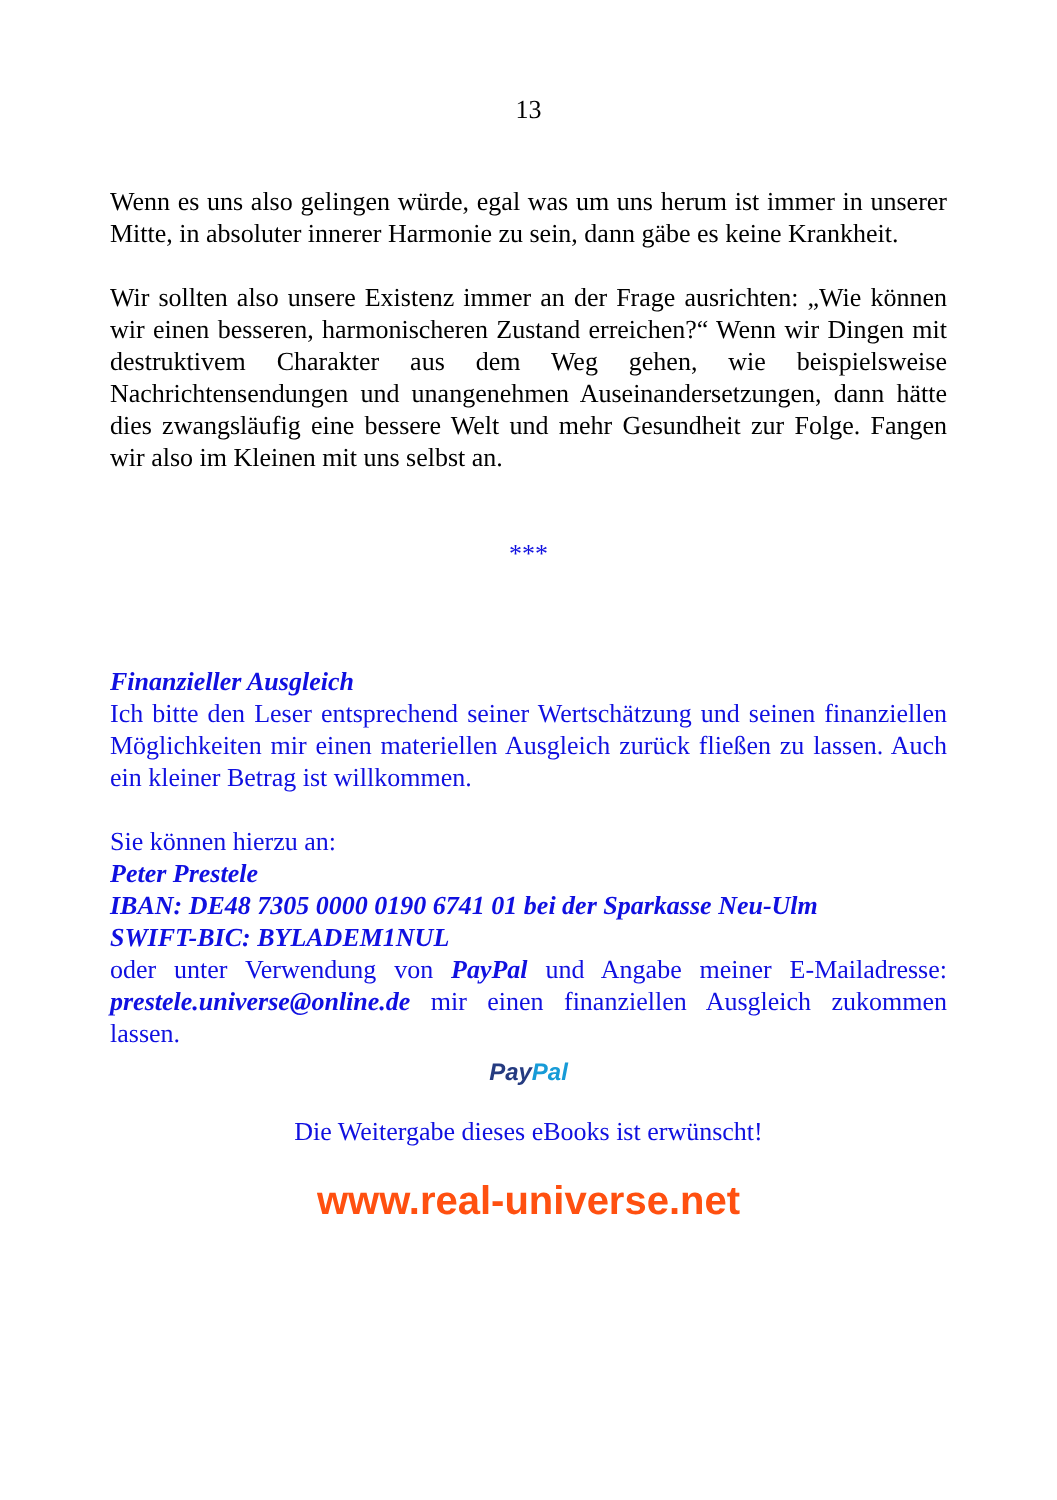13
Wenn es uns also gelingen würde, egal was um uns herum ist immer in unserer Mitte, in absoluter innerer Harmonie zu sein, dann gäbe es keine Krankheit.
Wir sollten also unsere Existenz immer an der Frage ausrichten: „Wie können wir einen besseren, harmonischeren Zustand erreichen?“ Wenn wir Dingen mit destruktivem Charakter aus dem Weg gehen, wie beispielsweise Nachrichtensendungen und unangenehmen Auseinandersetzungen, dann hätte dies zwangsläufig eine bessere Welt und mehr Gesundheit zur Folge. Fangen wir also im Kleinen mit uns selbst an.
***
Finanzieller Ausgleich
Ich bitte den Leser entsprechend seiner Wertschätzung und seinen finanziellen Möglichkeiten mir einen materiellen Ausgleich zurück fließen zu lassen. Auch ein kleiner Betrag ist willkommen.
Sie können hierzu an:
Peter Prestele
IBAN: DE48 7305 0000 0190 6741 01 bei der Sparkasse Neu-Ulm
SWIFT-BIC: BYLADEM1NUL
oder unter Verwendung von PayPal und Angabe meiner E-Mailadresse: prestele.universe@online.de mir einen finanziellen Ausgleich zukommen lassen.
PayPal
Die Weitergabe dieses eBooks ist erwünscht!
www.real-universe.net